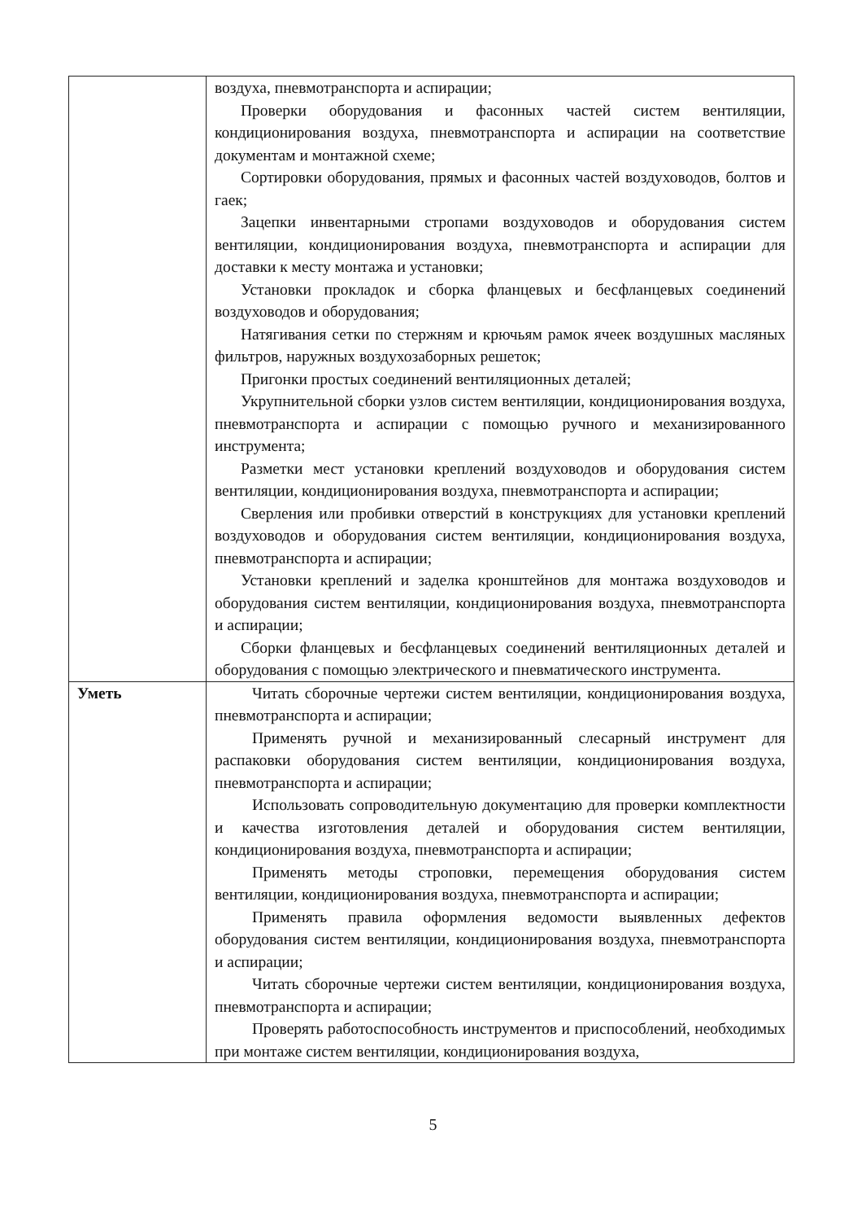| | воздуха, пневмотранспорта и аспирации; Проверки оборудования и фасонных частей систем вентиляции, кондиционирования воздуха, пневмотранспорта и аспирации на соответствие документам и монтажной схеме; Сортировки оборудования, прямых и фасонных частей воздуховодов, болтов и гаек; Зацепки инвентарными стропами воздуховодов и оборудования систем вентиляции, кондиционирования воздуха, пневмотранспорта и аспирации для доставки к месту монтажа и установки; Установки прокладок и сборка фланцевых и бесфланцевых соединений воздуховодов и оборудования; Натягивания сетки по стержням и крючьям рамок ячеек воздушных масляных фильтров, наружных воздухозаборных решеток; Пригонки простых соединений вентиляционных деталей; Укрупнительной сборки узлов систем вентиляции, кондиционирования воздуха, пневмотранспорта и аспирации с помощью ручного и механизированного инструмента; Разметки мест установки креплений воздуховодов и оборудования систем вентиляции, кондиционирования воздуха, пневмотранспорта и аспирации; Сверления или пробивки отверстий в конструкциях для установки креплений воздуховодов и оборудования систем вентиляции, кондиционирования воздуха, пневмотранспорта и аспирации; Установки креплений и заделка кронштейнов для монтажа воздуховодов и оборудования систем вентиляции, кондиционирования воздуха, пневмотранспорта и аспирации; Сборки фланцевых и бесфланцевых соединений вентиляционных деталей и оборудования с помощью электрического и пневматического инструмента. |
| Уметь | Читать сборочные чертежи систем вентиляции, кондиционирования воздуха, пневмотранспорта и аспирации; Применять ручной и механизированный слесарный инструмент для распаковки оборудования систем вентиляции, кондиционирования воздуха, пневмотранспорта и аспирации; Использовать сопроводительную документацию для проверки комплектности и качества изготовления деталей и оборудования систем вентиляции, кондиционирования воздуха, пневмотранспорта и аспирации; Применять методы строповки, перемещения оборудования систем вентиляции, кондиционирования воздуха, пневмотранспорта и аспирации; Применять правила оформления ведомости выявленных дефектов оборудования систем вентиляции, кондиционирования воздуха, пневмотранспорта и аспирации; Читать сборочные чертежи систем вентиляции, кондиционирования воздуха, пневмотранспорта и аспирации; Проверять работоспособность инструментов и приспособлений, необходимых при монтаже систем вентиляции, кондиционирования воздуха, |
5